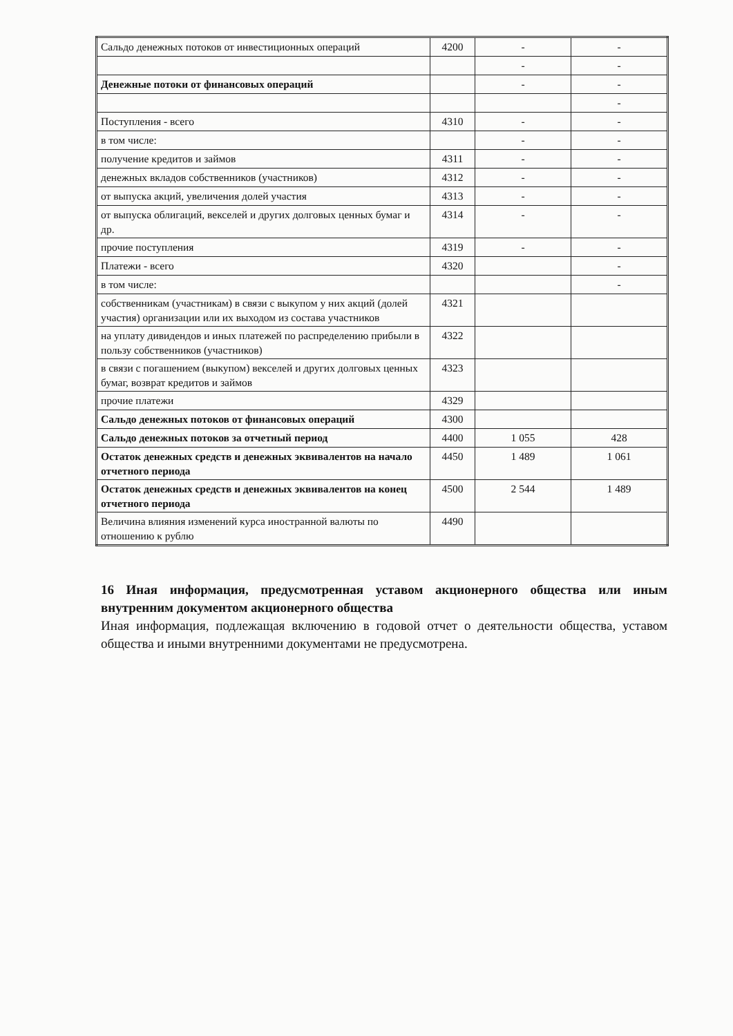| Сальдо денежных потоков от инвестиционных операций | 4200 | - | - |
| | | - | - |
| Денежные потоки от финансовых операций | | - | - |
| | | | - |
| Поступления - всего | 4310 | - | - |
| в том числе: | | - | - |
| получение кредитов и займов | 4311 | - | - |
| денежных вкладов собственников (участников) | 4312 | - | - |
| от выпуска акций, увеличения долей участия | 4313 | - | - |
| от выпуска облигаций, векселей и других долговых ценных бумаг и др. | 4314 | - | - |
| прочие поступления | 4319 | - | - |
| Платежи - всего | 4320 | | - |
| в том числе: | | | - |
| собственникам (участникам) в связи с выкупом у них акций (долей участия) организации или их выходом из состава участников | 4321 | | |
| на уплату дивидендов и иных платежей по распределению прибыли в пользу собственников (участников) | 4322 | | |
| в связи с погашением (выкупом) векселей и других долговых ценных бумаг, возврат кредитов и займов | 4323 | | |
| прочие платежи | 4329 | | |
| Сальдо денежных потоков от финансовых операций | 4300 | | |
| Сальдо денежных потоков за отчетный период | 4400 | 1 055 | 428 |
| Остаток денежных средств и денежных эквивалентов на начало отчетного периода | 4450 | 1 489 | 1 061 |
| Остаток денежных средств и денежных эквивалентов на конец отчетного периода | 4500 | 2 544 | 1 489 |
| Величина влияния изменений курса иностранной валюты по отношению к рублю | 4490 | | |
16 Иная информация, предусмотренная уставом акционерного общества или иным внутренним документом акционерного общества
Иная информация, подлежащая включению в годовой отчет о деятельности общества, уставом общества и иными внутренними документами не предусмотрена.